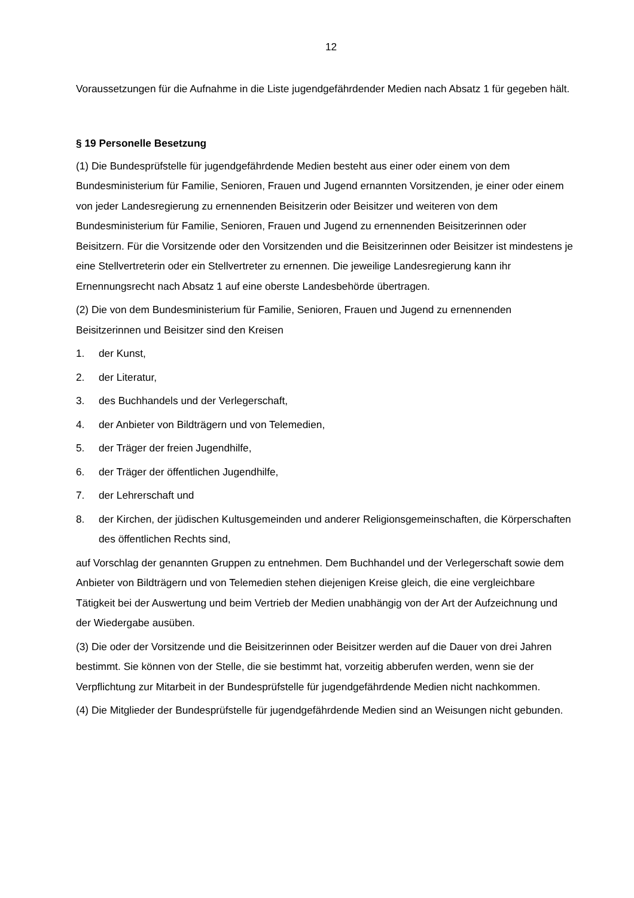12
Voraussetzungen für die Aufnahme in die Liste jugendgefährdender Medien nach Absatz 1 für gegeben hält.
§ 19 Personelle Besetzung
(1) Die Bundesprüfstelle für jugendgefährdende Medien besteht aus einer oder einem von dem Bundesministerium für Familie, Senioren, Frauen und Jugend ernannten Vorsitzenden, je einer oder einem von jeder Landesregierung zu ernennenden Beisitzerin oder Beisitzer und weiteren von dem Bundesministerium für Familie, Senioren, Frauen und Jugend zu ernennenden Beisitzerinnen oder Beisitzern. Für die Vorsitzende oder den Vorsitzenden und die Beisitzerinnen oder Beisitzer ist mindestens je eine Stellvertreterin oder ein Stellvertreter zu ernennen. Die jeweilige Landesregierung kann ihr Ernennungsrecht nach Absatz 1 auf eine oberste Landesbehörde übertragen.
(2) Die von dem Bundesministerium für Familie, Senioren, Frauen und Jugend zu ernennenden Beisitzerinnen und Beisitzer sind den Kreisen
1. der Kunst,
2. der Literatur,
3. des Buchhandels und der Verlegerschaft,
4. der Anbieter von Bildträgern und von Telemedien,
5. der Träger der freien Jugendhilfe,
6. der Träger der öffentlichen Jugendhilfe,
7. der Lehrerschaft und
8. der Kirchen, der jüdischen Kultusgemeinden und anderer Religionsgemeinschaften, die Körperschaften des öffentlichen Rechts sind,
auf Vorschlag der genannten Gruppen zu entnehmen. Dem Buchhandel und der Verlegerschaft sowie dem Anbieter von Bildträgern und von Telemedien stehen diejenigen Kreise gleich, die eine vergleichbare Tätigkeit bei der Auswertung und beim Vertrieb der Medien unabhängig von der Art der Aufzeichnung und der Wiedergabe ausüben.
(3) Die oder der Vorsitzende und die Beisitzerinnen oder Beisitzer werden auf die Dauer von drei Jahren bestimmt. Sie können von der Stelle, die sie bestimmt hat, vorzeitig abberufen werden, wenn sie der Verpflichtung zur Mitarbeit in der Bundesprüfstelle für jugendgefährdende Medien nicht nachkommen.
(4) Die Mitglieder der Bundesprüfstelle für jugendgefährdende Medien sind an Weisungen nicht gebunden.